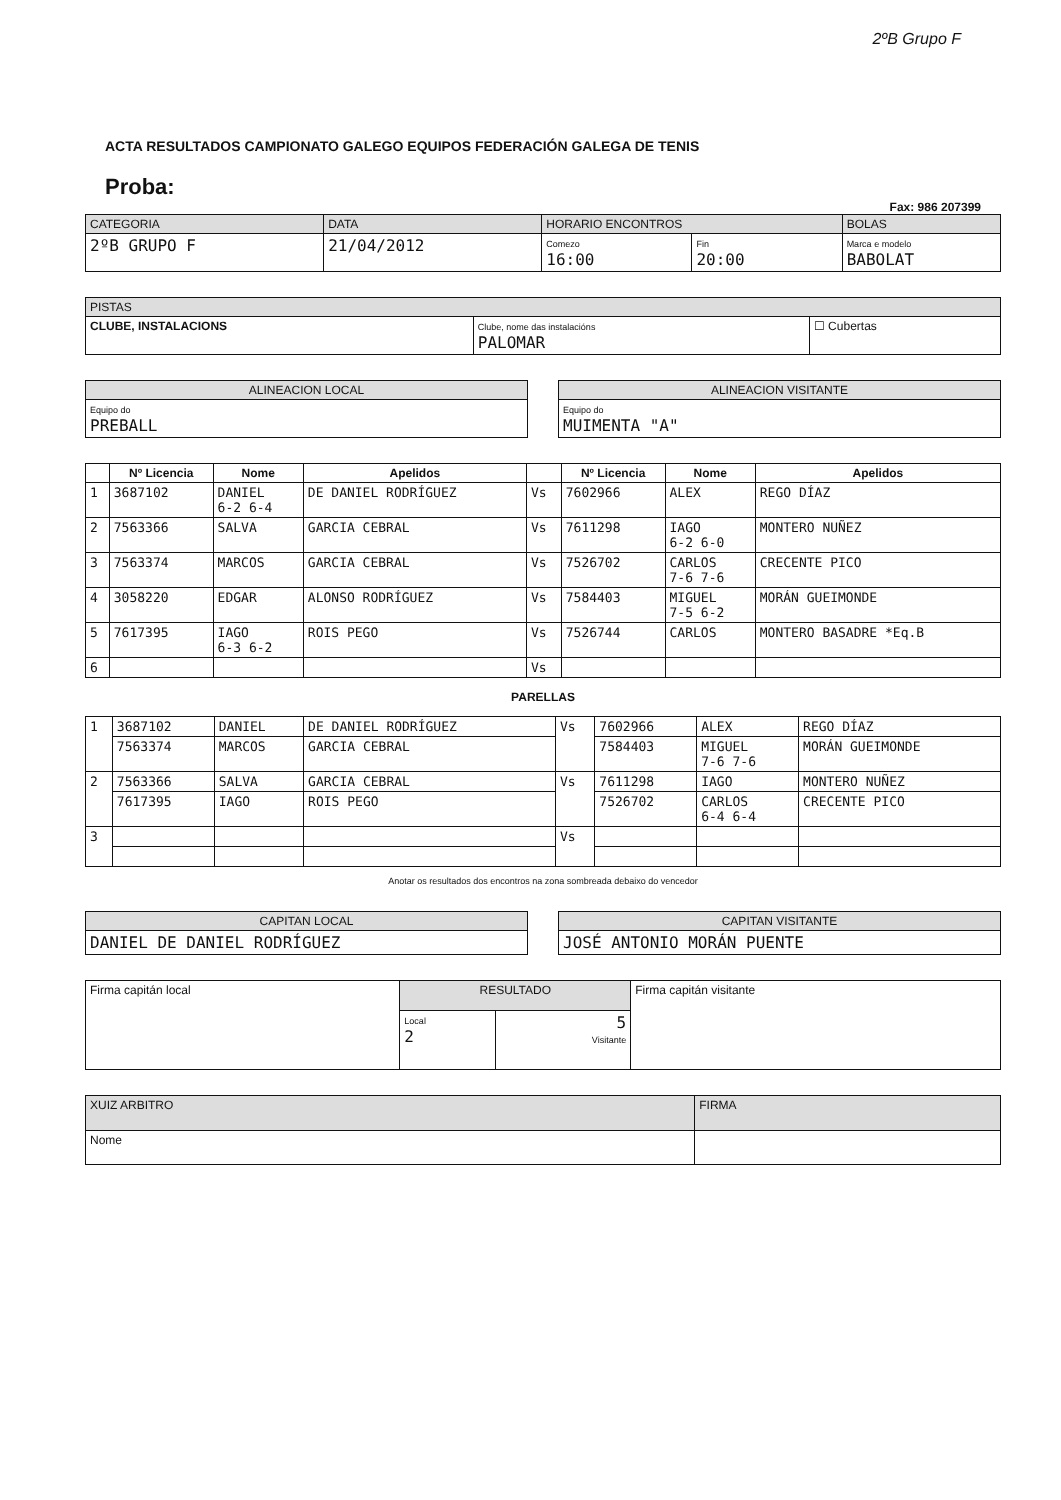2ºB Grupo F
ACTA RESULTADOS CAMPIONATO GALEGO EQUIPOS FEDERACIÓN GALEGA DE TENIS
Proba:
Fax: 986 207399
| CATEGORIA | DATA | HORARIO ENCONTROS | | BOLAS |
| --- | --- | --- | --- | --- |
| 2ºB GRUPO F | 21/04/2012 | Comezo 16:00 | Fin 20:00 | Marca e modelo BABOLAT |
| PISTAS | | |
| --- | --- | --- |
| CLUBE, INSTALACIONS | Clube, nome das instalacións PALOMAR | ☐ Cubertas |
| ALINEACION LOCAL |
| --- |
| Equipo do PREBALL |
| ALINEACION VISITANTE |
| --- |
| Equipo do MUIMENTA "A" |
| | Nº Licencia | Nome | Apelidos | | Nº Licencia | Nome | Apelidos |
| --- | --- | --- | --- | --- | --- | --- | --- |
| 1 | 3687102 | DANIEL 6-2 6-4 | DE DANIEL RODRÍGUEZ | Vs | 7602966 | ALEX | REGO DÍAZ |
| 2 | 7563366 | SALVA | GARCIA CEBRAL | Vs | 7611298 | IAGO 6-2 6-0 | MONTERO NUÑEZ |
| 3 | 7563374 | MARCOS | GARCIA CEBRAL | Vs | 7526702 | CARLOS 7-6 7-6 | CRECENTE PICO |
| 4 | 3058220 | EDGAR | ALONSO RODRÍGUEZ | Vs | 7584403 | MIGUEL 7-5 6-2 | MORÁN GUEIMONDE |
| 5 | 7617395 | IAGO 6-3 6-2 | ROIS PEGO | Vs | 7526744 | CARLOS | MONTERO BASADRE *Eq.B |
| 6 | | | | Vs | | | |
PARELLAS
| 1 | 3687102 | DANIEL | DE DANIEL RODRÍGUEZ | Vs | 7602966 | ALEX | REGO DÍAZ |
| | 7563374 | MARCOS | GARCIA CEBRAL | | 7584403 | MIGUEL 7-6 7-6 | MORÁN GUEIMONDE |
| 2 | 7563366 | SALVA | GARCIA CEBRAL | Vs | 7611298 | IAGO | MONTERO NUÑEZ |
| | 7617395 | IAGO | ROIS PEGO | | 7526702 | CARLOS 6-4 6-4 | CRECENTE PICO |
| 3 | | | | Vs | | | |
Anotar os resultados dos encontros na zona sombreada debaixo do vencedor
| CAPITAN LOCAL |
| --- |
| DANIEL DE DANIEL RODRÍGUEZ |
| CAPITAN VISITANTE |
| --- |
| JOSÉ ANTONIO MORÁN PUENTE |
| Firma capitán local | RESULTADO | | Firma capitán visitante |
| | Local 2 | 5 Visitante | |
| XUIZ ARBITRO | FIRMA |
| --- | --- |
| Nome | |